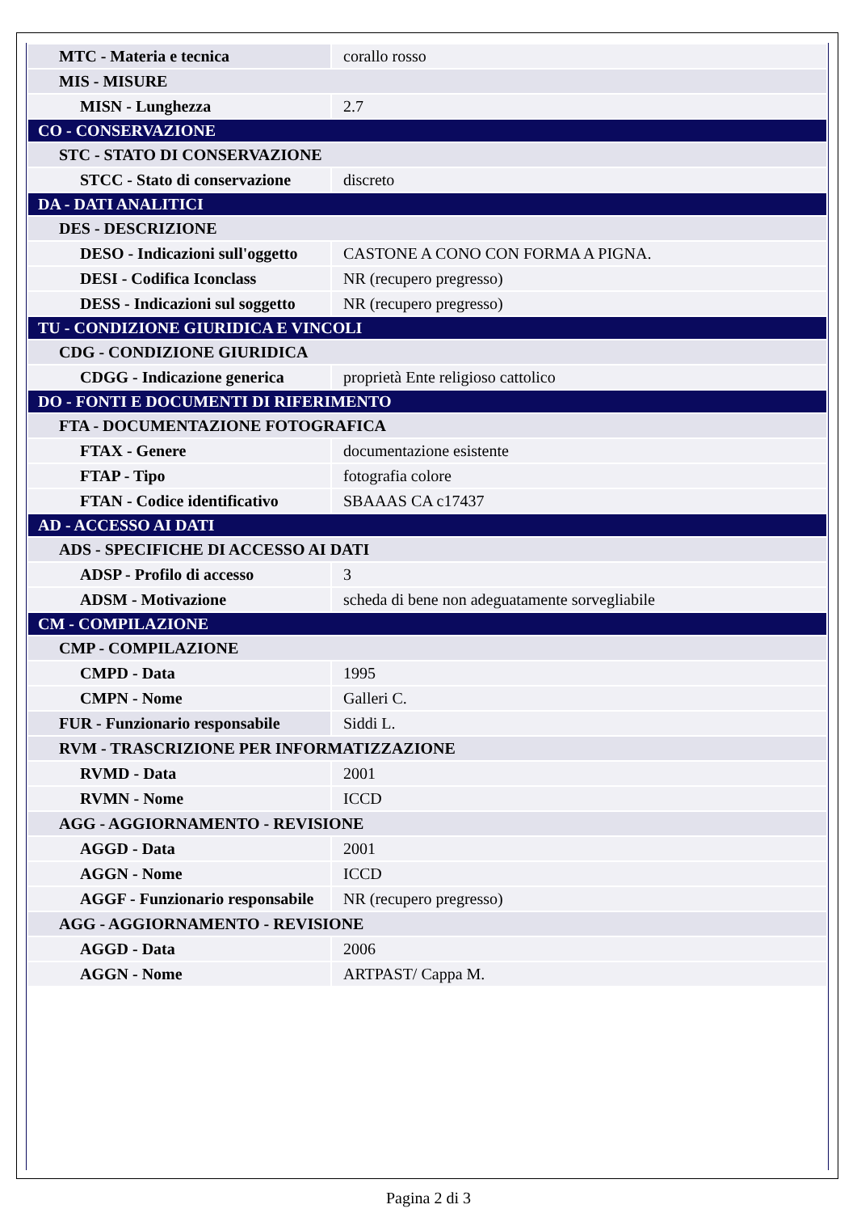| MTC - Materia e tecnica | corallo rosso |
| MIS - MISURE | |
| MISN - Lunghezza | 2.7 |
| CO - CONSERVAZIONE | |
| STC - STATO DI CONSERVAZIONE | |
| STCC - Stato di conservazione | discreto |
| DA - DATI ANALITICI | |
| DES - DESCRIZIONE | |
| DESO - Indicazioni sull'oggetto | CASTONE A CONO CON FORMA A PIGNA. |
| DESI - Codifica Iconclass | NR (recupero pregresso) |
| DESS - Indicazioni sul soggetto | NR (recupero pregresso) |
| TU - CONDIZIONE GIURIDICA E VINCOLI | |
| CDG - CONDIZIONE GIURIDICA | |
| CDGG - Indicazione generica | proprietà Ente religioso cattolico |
| DO - FONTI E DOCUMENTI DI RIFERIMENTO | |
| FTA - DOCUMENTAZIONE FOTOGRAFICA | |
| FTAX - Genere | documentazione esistente |
| FTAP - Tipo | fotografia colore |
| FTAN - Codice identificativo | SBAAAS CA c17437 |
| AD - ACCESSO AI DATI | |
| ADS - SPECIFICHE DI ACCESSO AI DATI | |
| ADSP - Profilo di accesso | 3 |
| ADSM - Motivazione | scheda di bene non adeguatamente sorvegliabile |
| CM - COMPILAZIONE | |
| CMP - COMPILAZIONE | |
| CMPD - Data | 1995 |
| CMPN - Nome | Galleri C. |
| FUR - Funzionario responsabile | Siddi L. |
| RVM - TRASCRIZIONE PER INFORMATIZZAZIONE | |
| RVMD - Data | 2001 |
| RVMN - Nome | ICCD |
| AGG - AGGIORNAMENTO - REVISIONE | |
| AGGD - Data | 2001 |
| AGGN - Nome | ICCD |
| AGGF - Funzionario responsabile | NR (recupero pregresso) |
| AGG - AGGIORNAMENTO - REVISIONE | |
| AGGD - Data | 2006 |
| AGGN - Nome | ARTPAST/ Cappa M. |
Pagina 2 di 3